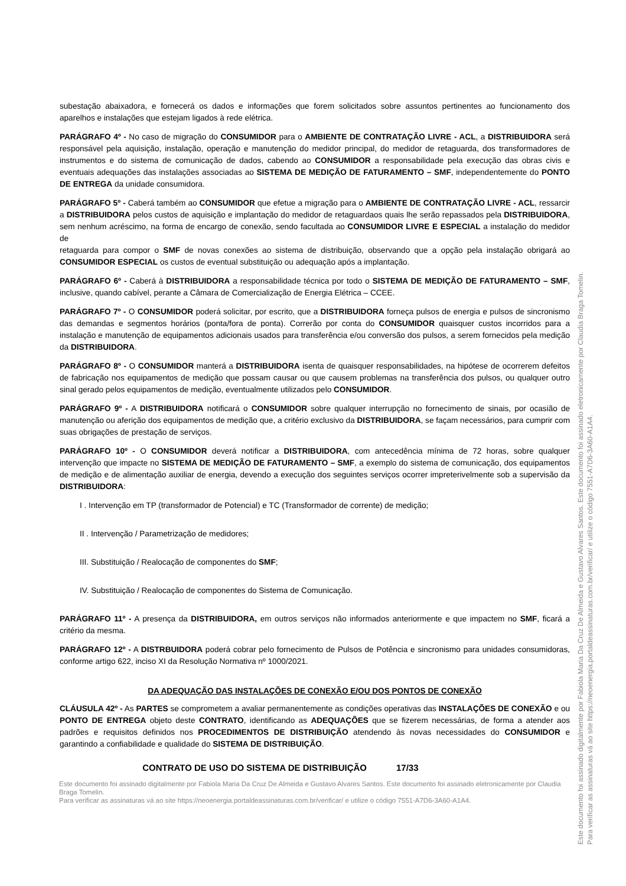subestação abaixadora, e fornecerá os dados e informações que forem solicitados sobre assuntos pertinentes ao funcionamento dos aparelhos e instalações que estejam ligados à rede elétrica.
PARÁGRAFO 4º - No caso de migração do CONSUMIDOR para o AMBIENTE DE CONTRATAÇÃO LIVRE - ACL, a DISTRIBUIDORA será responsável pela aquisição, instalação, operação e manutenção do medidor principal, do medidor de retaguarda, dos transformadores de instrumentos e do sistema de comunicação de dados, cabendo ao CONSUMIDOR a responsabilidade pela execução das obras civis e eventuais adequações das instalações associadas ao SISTEMA DE MEDIÇÃO DE FATURAMENTO – SMF, independentemente do PONTO DE ENTREGA da unidade consumidora.
PARÁGRAFO 5º - Caberá também ao CONSUMIDOR que efetue a migração para o AMBIENTE DE CONTRATAÇÃO LIVRE - ACL, ressarcir a DISTRIBUIDORA pelos custos de aquisição e implantação do medidor de retaguardaos quais lhe serão repassados pela DISTRIBUIDORA, sem nenhum acréscimo, na forma de encargo de conexão, sendo facultada ao CONSUMIDOR LIVRE E ESPECIAL a instalação do medidor de
retaguarda para compor o SMF de novas conexões ao sistema de distribuição, observando que a opção pela instalação obrigará ao CONSUMIDOR ESPECIAL os custos de eventual substituição ou adequação após a implantação.
PARÁGRAFO 6º - Caberá à DISTRIBUIDORA a responsabilidade técnica por todo o SISTEMA DE MEDIÇÃO DE FATURAMENTO – SMF, inclusive, quando cabível, perante a Câmara de Comercialização de Energia Elétrica – CCEE.
PARÁGRAFO 7º - O CONSUMIDOR poderá solicitar, por escrito, que a DISTRIBUIDORA forneça pulsos de energia e pulsos de sincronismo das demandas e segmentos horários (ponta/fora de ponta). Correrão por conta do CONSUMIDOR quaisquer custos incorridos para a instalação e manutenção de equipamentos adicionais usados para transferência e/ou conversão dos pulsos, a serem fornecidos pela medição da DISTRIBUIDORA.
PARÁGRAFO 8º - O CONSUMIDOR manterá a DISTRIBUIDORA isenta de quaisquer responsabilidades, na hipótese de ocorrerem defeitos de fabricação nos equipamentos de medição que possam causar ou que causem problemas na transferência dos pulsos, ou qualquer outro sinal gerado pelos equipamentos de medição, eventualmente utilizados pelo CONSUMIDOR.
PARÁGRAFO 9º - A DISTRIBUIDORA notificará o CONSUMIDOR sobre qualquer interrupção no fornecimento de sinais, por ocasião de manutenção ou aferição dos equipamentos de medição que, a critério exclusivo da DISTRIBUIDORA, se façam necessários, para cumprir com suas obrigações de prestação de serviços.
PARÁGRAFO 10º - O CONSUMIDOR deverá notificar a DISTRIBUIDORA, com antecedência mínima de 72 horas, sobre qualquer intervenção que impacte no SISTEMA DE MEDIÇÃO DE FATURAMENTO – SMF, a exemplo do sistema de comunicação, dos equipamentos de medição e de alimentação auxiliar de energia, devendo a execução dos seguintes serviços ocorrer impreterivelmente sob a supervisão da DISTRIBUIDORA:
I . Intervenção em TP (transformador de Potencial) e TC (Transformador de corrente) de medição;
II . Intervenção / Parametrização de medidores;
III. Substituição / Realocação de componentes do SMF;
IV. Substituição / Realocação de componentes do Sistema de Comunicação.
PARÁGRAFO 11º - A presença da DISTRIBUIDORA, em outros serviços não informados anteriormente e que impactem no SMF, ficará a critério da mesma.
PARÁGRAFO 12º - A DISTRBUIDORA poderá cobrar pelo fornecimento de Pulsos de Potência e sincronismo para unidades consumidoras, conforme artigo 622, inciso XI da Resolução Normativa nº 1000/2021.
DA ADEQUAÇÃO DAS INSTALAÇÕES DE CONEXÃO E/OU DOS PONTOS DE CONEXÃO
CLÁUSULA 42º - As PARTES se comprometem a avaliar permanentemente as condições operativas das INSTALAÇÕES DE CONEXÃO e ou PONTO DE ENTREGA objeto deste CONTRATO, identificando as ADEQUAÇÕES que se fizerem necessárias, de forma a atender aos padrões e requisitos definidos nos PROCEDIMENTOS DE DISTRIBUIÇÃO atendendo às novas necessidades do CONSUMIDOR e garantindo a confiabilidade e qualidade do SISTEMA DE DISTRIBUIÇÃO.
CONTRATO DE USO DO SISTEMA DE DISTRIBUIÇÃO 17/33
Este documento foi assinado digitalmente por Fabiola Maria Da Cruz De Almeida e Gustavo Alvares Santos. Este documento foi assinado eletronicamente por Claudia Braga Tomelin.
Para verificar as assinaturas vá ao site https://neoenergia.portaldeassinaturas.com.br/verificar/ e utilize o código 7551-A7D6-3A60-A1A4.
Este documento foi assinado digitalmente por Fabiola Maria Da Cruz De Almeida e Gustavo Alvares Santos. Este documento foi assinado eletronicamente por Claudia Braga Tomelin.
Para verificar as assinaturas vá ao site https://neoenergia.portaldeassinaturas.com.br/verificar/ e utilize o código 7551-A7D6-3A60-A1A4.